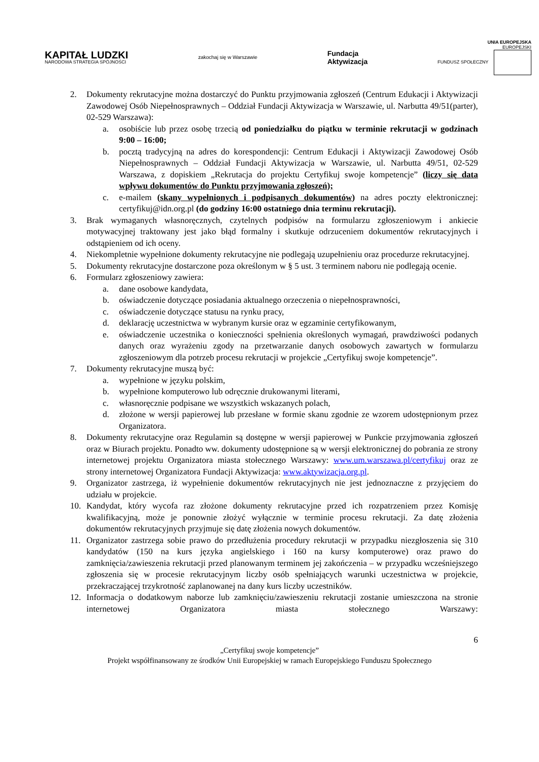KAPITAŁ LUDZKI
NARODOWA STRATEGIA SPÓJNOŚCI
zakochaj się w Warszawie
Fundacja
Aktywizacja
UNIA EUROPEJSKA
EUROPEJSKI
FUNDUSZ SPOŁECZNY
2. Dokumenty rekrutacyjne można dostarczyć do Punktu przyjmowania zgłoszeń (Centrum Edukacji i Aktywizacji Zawodowej Osób Niepełnosprawnych – Oddział Fundacji Aktywizacja w Warszawie, ul. Narbutta 49/51(parter), 02-529 Warszawa):
a. osobiście lub przez osobę trzecią od poniedziałku do piątku w terminie rekrutacji w godzinach 9:00 – 16:00;
b. pocztą tradycyjną na adres do korespondencji: Centrum Edukacji i Aktywizacji Zawodowej Osób Niepełnosprawnych – Oddział Fundacji Aktywizacja w Warszawie, ul. Narbutta 49/51, 02-529 Warszawa, z dopiskiem „Rekrutacja do projektu Certyfikuj swoje kompetencje” (liczy się data wpływu dokumentów do Punktu przyjmowania zgłoszeń);
c. e-mailem (skany wypełnionych i podpisanych dokumentów) na adres poczty elektronicznej: certyfikuj@idn.org.pl (do godziny 16:00 ostatniego dnia terminu rekrutacji).
3. Brak wymaganych własnoręcznych, czytelnych podpisów na formularzu zgłoszeniowym i ankiecie motywacyjnej traktowany jest jako błąd formalny i skutkuje odrzuceniem dokumentów rekrutacyjnych i odstąpieniem od ich oceny.
4. Niekompletnie wypełnione dokumenty rekrutacyjne nie podlegają uzupełnieniu oraz procedurze rekrutacyjnej.
5. Dokumenty rekrutacyjne dostarczone poza określonym w § 5 ust. 3 terminem naboru nie podlegają ocenie.
6. Formularz zgłoszeniowy zawiera:
a. dane osobowe kandydata,
b. oświadczenie dotyczące posiadania aktualnego orzeczenia o niepełnosprawności,
c. oświadczenie dotyczące statusu na rynku pracy,
d. deklarację uczestnictwa w wybranym kursie oraz w egzaminie certyfikowanym,
e. oświadczenie uczestnika o konieczności spełnienia określonych wymagań, prawdziwości podanych danych oraz wyrażeniu zgody na przetwarzanie danych osobowych zawartych w formularzu zgłoszeniowym dla potrzeb procesu rekrutacji w projekcie „Certyfikuj swoje kompetencje”.
7. Dokumenty rekrutacyjne muszą być:
a. wypełnione w języku polskim,
b. wypełnione komputerowo lub odręcznie drukowanymi literami,
c. własnoręcznie podpisane we wszystkich wskazanych polach,
d. złożone w wersji papierowej lub przesłane w formie skanu zgodnie ze wzorem udostępnionym przez Organizatora.
8. Dokumenty rekrutacyjne oraz Regulamin są dostępne w wersji papierowej w Punkcie przyjmowania zgłoszeń oraz w Biurach projektu. Ponadto ww. dokumenty udostępnione są w wersji elektronicznej do pobrania ze strony internetowej projektu Organizatora miasta stołecznego Warszawy: www.um.warszawa.pl/certyfikuj oraz ze strony internetowej Organizatora Fundacji Aktywizacja: www.aktywizacja.org.pl.
9. Organizator zastrzega, iż wypełnienie dokumentów rekrutacyjnych nie jest jednoznaczne z przyjęciem do udziału w projekcie.
10. Kandydat, który wycofa raz złożone dokumenty rekrutacyjne przed ich rozpatrzeniem przez Komisję kwalifikacyjną, może je ponownie złożyć wyłącznie w terminie procesu rekrutacji. Za datę złożenia dokumentów rekrutacyjnych przyjmuje się datę złożenia nowych dokumentów.
11. Organizator zastrzega sobie prawo do przedłużenia procedury rekrutacji w przypadku niezgłoszenia się 310 kandydatów (150 na kurs języka angielskiego i 160 na kursy komputerowe) oraz prawo do zamknięcia/zawieszenia rekrutacji przed planowanym terminem jej zakończenia – w przypadku wcześniejszego zgłoszenia się w procesie rekrutacyjnym liczby osób spełniających warunki uczestnictwa w projekcie, przekraczającej trzykrotność zaplanowanej na dany kurs liczby uczestników.
12. Informacja o dodatkowym naborze lub zamknięciu/zawieszeniu rekrutacji zostanie umieszczona na stronie internetowej Organizatora miasta stołecznego Warszawy:
6
„Certyfikuj swoje kompetencje”
Projekt współfinansowany ze środków Unii Europejskiej w ramach Europejskiego Funduszu Społecznego